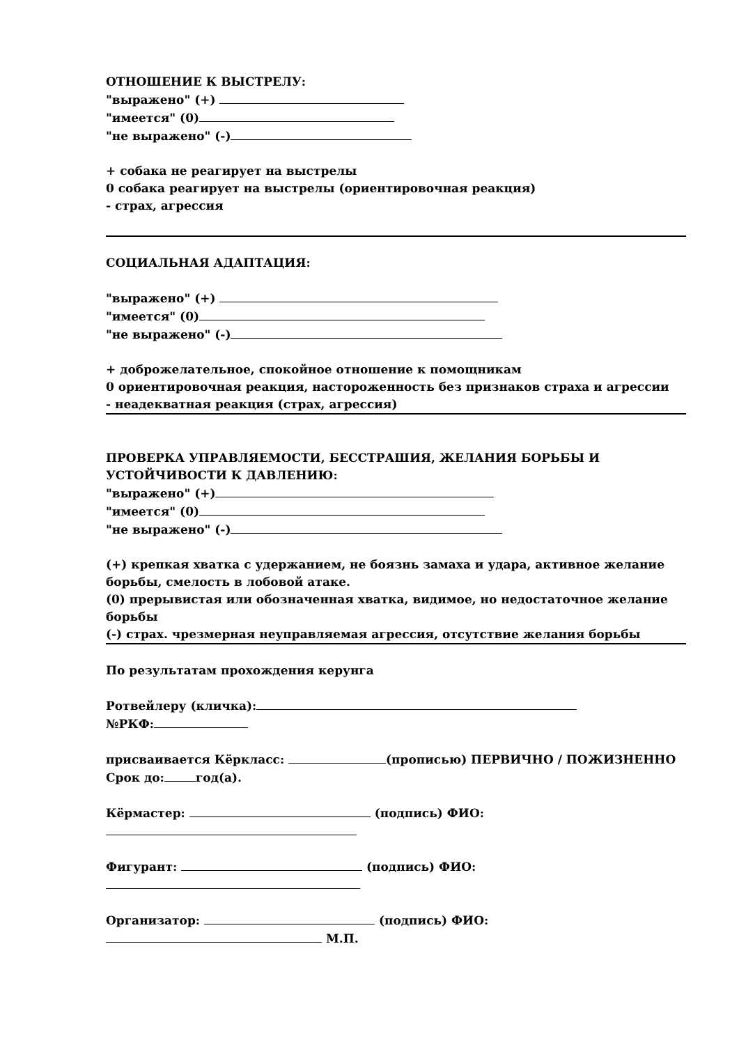ОТНОШЕНИЕ К ВЫСТРЕЛУ:
"выражено" (+)
"имеется" (0)
"не выражено" (-)
+ собака не реагирует на выстрелы
0 собака реагирует на выстрелы (ориентировочная реакция)
- страх, агрессия
СОЦИАЛЬНАЯ АДАПТАЦИЯ:
"выражено" (+)
"имеется" (0)
"не выражено" (-)
+ доброжелательное, спокойное отношение к помощникам
0 ориентировочная реакция, настороженность без признаков страха и агрессии
- неадекватная реакция (страх, агрессия)
ПРОВЕРКА УПРАВЛЯЕМОСТИ, БЕССТРАШИЯ, ЖЕЛАНИЯ БОРЬБЫ И УСТОЙЧИВОСТИ К ДАВЛЕНИЮ:
"выражено" (+)
"имеется" (0)
"не выражено" (-)
(+) крепкая хватка с удержанием, не боязнь замаха и удара, активное желание борьбы, смелость в лобовой атаке.
(0) прерывистая или обозначенная хватка, видимое, но недостаточное желание борьбы
(-) страх. чрезмерная неуправляемая агрессия, отсутствие желания борьбы
По результатам прохождения керунга
Ротвейлеру (кличка):
№РКФ:
присваивается Кёркласс: (прописью) ПЕРВИЧНО / ПОЖИЗНЕННО Срок до: год(а).
Кёрмастер: (подпись) ФИО:
Фигурант: (подпись) ФИО:
Организатор: (подпись) ФИО: М.П.